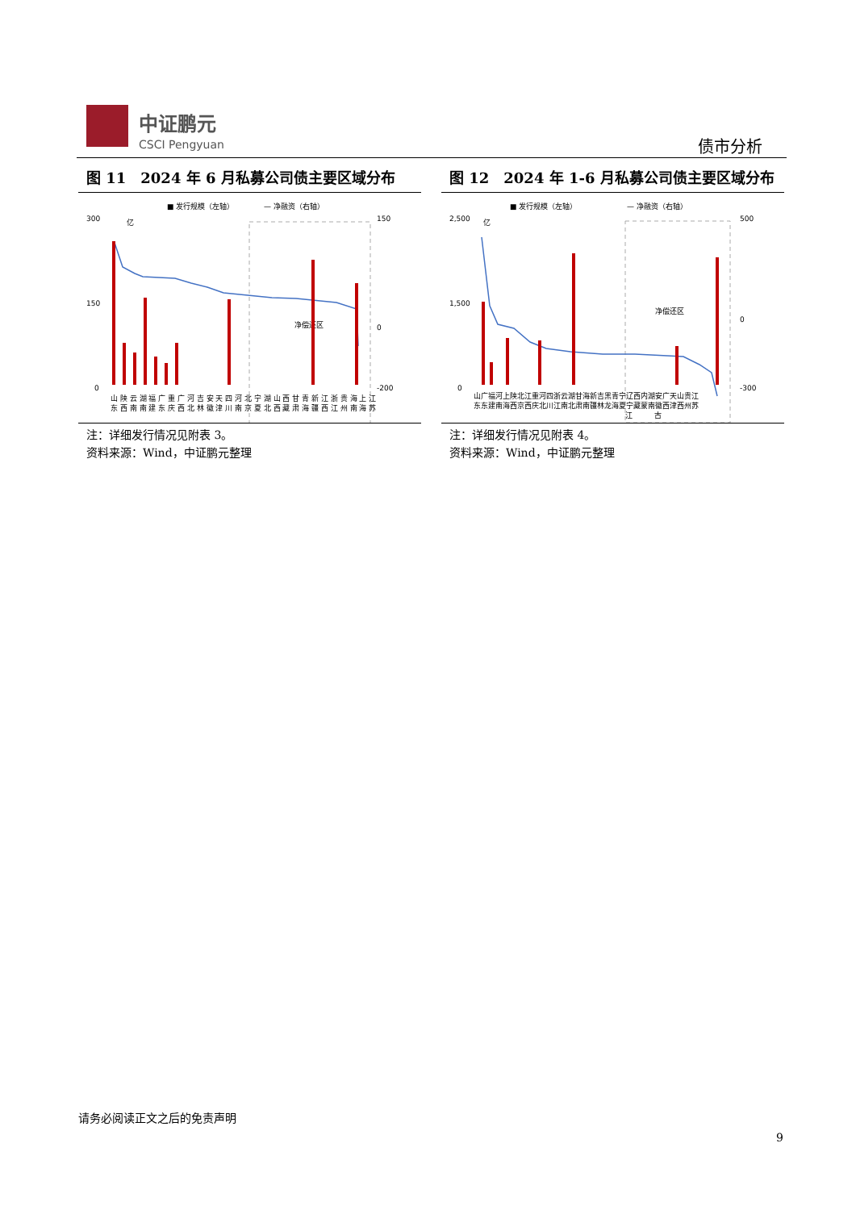中证鹏元
CSCI Pengyuan
债市分析
图 11　2024 年 6 月私募公司债主要区域分布
■ 发行规模（左轴）
— 净融资（右轴）
300
0
150
0
150
0
-200
亿
净偿还区
山 陕 云 湖 福 广 重 广 河 吉 安 天 四 河 北 宁 湖 山 西 甘 青 新 江 浙 贵 海 上 江
东 西 南 南 建 东 庆 西 北 林 徽 津 川 南 京 夏 北 西 藏 肃 海 疆 西 江 州 南 海 苏
注：详细发行情况见附表 3。
资料来源：Wind，中证鹏元整理
图 12　2024 年 1-6 月私募公司债主要区域分布
■ 发行规模（左轴）
— 净融资（右轴）
2,500
1,500
0
500
0
-300
亿
净偿还区
山广福河上陕北江重河四浙云湖甘海新吉黑青宁辽西内湖安广天山贵江
东东建南海西京西庆北川江南北肃南疆林龙海夏宁藏蒙南徽西津西州苏
江　　　古
注：详细发行情况见附表 4。
资料来源：Wind，中证鹏元整理
请务必阅读正文之后的免责声明
9